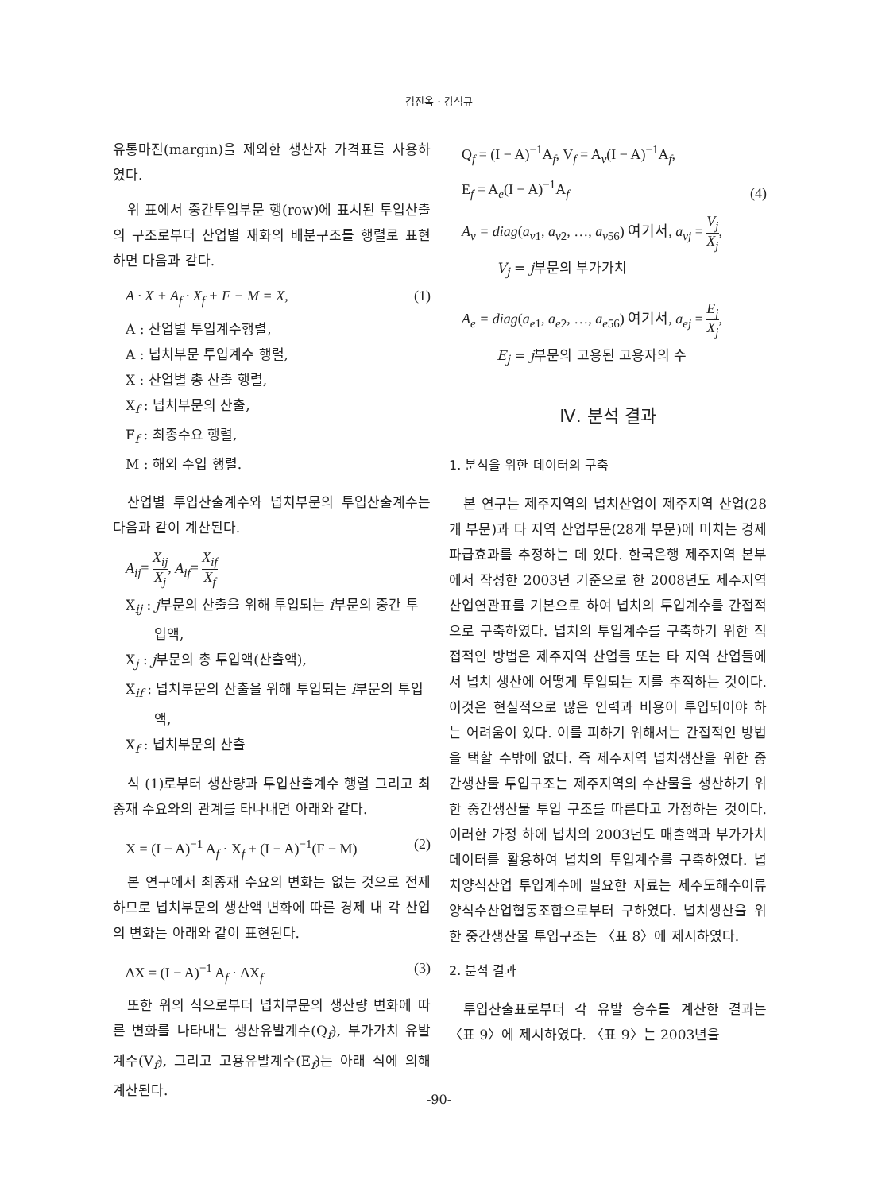김진옥 · 강석규
유통마진(margin)을 제외한 생산자 가격표를 사용하였다.
위 표에서 중간투입부문 행(row)에 표시된 투입산출의 구조로부터 산업별 재화의 배분구조를 행렬로 표현하면 다음과 같다.
A · X + A<sub>f</sub> · X<sub>f</sub> + F − M = X, (1)
A : 산업별 투입계수행렬,
A : 넙치부문 투입계수 행렬,
X : 산업별 총 산출 행렬,
X<sub>f</sub> : 넙치부문의 산출,
F<sub>f</sub> : 최종수요 행렬,
M : 해외 수입 행렬.
산업별 투입산출계수와 넙치부문의 투입산출계수는 다음과 같이 계산된다.
A<sub>ij</sub>= X<sub>ij</sub> X<sub>j</sub>, A<sub>if</sub>= X<sub>if</sub> X<sub>f</sub>
X<sub>ij</sub> : j부문의 산출을 위해 투입되는 i부문의 중간 투입액,
X<sub>j</sub> : j부문의 총 투입액(산출액),
X<sub>if</sub> : 넙치부문의 산출을 위해 투입되는 i부문의 투입액,
X<sub>f</sub> : 넙치부문의 산출
식 (1)로부터 생산량과 투입산출계수 행렬 그리고 최종재 수요와의 관계를 타나내면 아래와 같다.
X = (I − A)<sup>−1</sup> A<sub>f</sub> · X<sub>f</sub> + (I − A)<sup>−1</sup>(F − M) (2)
본 연구에서 최종재 수요의 변화는 없는 것으로 전제하므로 넙치부문의 생산액 변화에 따른 경제 내 각 산업의 변화는 아래와 같이 표현된다.
ΔX = (I − A)<sup>−1</sup> A<sub>f</sub> · ΔX<sub>f</sub> (3)
또한 위의 식으로부터 넙치부문의 생산량 변화에 따른 변화를 나타내는 생산유발계수(Q<sub>f</sub>), 부가가치 유발계수(V<sub>f</sub>), 그리고 고용유발계수(E<sub>f</sub>)는 아래 식에 의해 계산된다.
Q<sub>f</sub> = (I − A)<sup>−1</sup>A<sub>f</sub>, V<sub>f</sub> = A<sub>v</sub>(I − A)<sup>−1</sup>A<sub>f</sub>,
E<sub>f</sub> = A<sub>e</sub>(I − A)<sup>−1</sup>A<sub>f</sub> (4)
A<sub>v</sub> = diag(a<sub>v1</sub>, a<sub>v2</sub>, …, a<sub>v56</sub>) 여기서, a<sub>vj</sub> = V<sub>j</sub> X<sub>j</sub>,
V<sub>j</sub> = j부문의 부가가치
A<sub>e</sub> = diag(a<sub>e1</sub>, a<sub>e2</sub>, …, a<sub>e56</sub>) 여기서, a<sub>ej</sub> = E<sub>j</sub> X<sub>j</sub>,
E<sub>j</sub> = j부문의 고용된 고용자의 수
Ⅳ. 분석 결과
1. 분석을 위한 데이터의 구축
본 연구는 제주지역의 넙치산업이 제주지역 산업(28개 부문)과 타 지역 산업부문(28개 부문)에 미치는 경제 파급효과를 추정하는 데 있다. 한국은행 제주지역 본부에서 작성한 2003년 기준으로 한 2008년도 제주지역 산업연관표를 기본으로 하여 넙치의 투입계수를 간접적으로 구축하였다. 넙치의 투입계수를 구축하기 위한 직접적인 방법은 제주지역 산업들 또는 타 지역 산업들에서 넙치 생산에 어떻게 투입되는 지를 추적하는 것이다. 이것은 현실적으로 많은 인력과 비용이 투입되어야 하는 어려움이 있다. 이를 피하기 위해서는 간접적인 방법을 택할 수밖에 없다. 즉 제주지역 넙치생산을 위한 중간생산물 투입구조는 제주지역의 수산물을 생산하기 위한 중간생산물 투입 구조를 따른다고 가정하는 것이다. 이러한 가정 하에 넙치의 2003년도 매출액과 부가가치 데이터를 활용하여 넙치의 투입계수를 구축하였다. 넙치양식산업 투입계수에 필요한 자료는 제주도해수어류양식수산업협동조합으로부터 구하였다. 넙치생산을 위한 중간생산물 투입구조는 〈표 8〉에 제시하였다.
2. 분석 결과
투입산출표로부터 각 유발 승수를 계산한 결과는 〈표 9〉에 제시하였다. 〈표 9〉는 2003년을
-90-